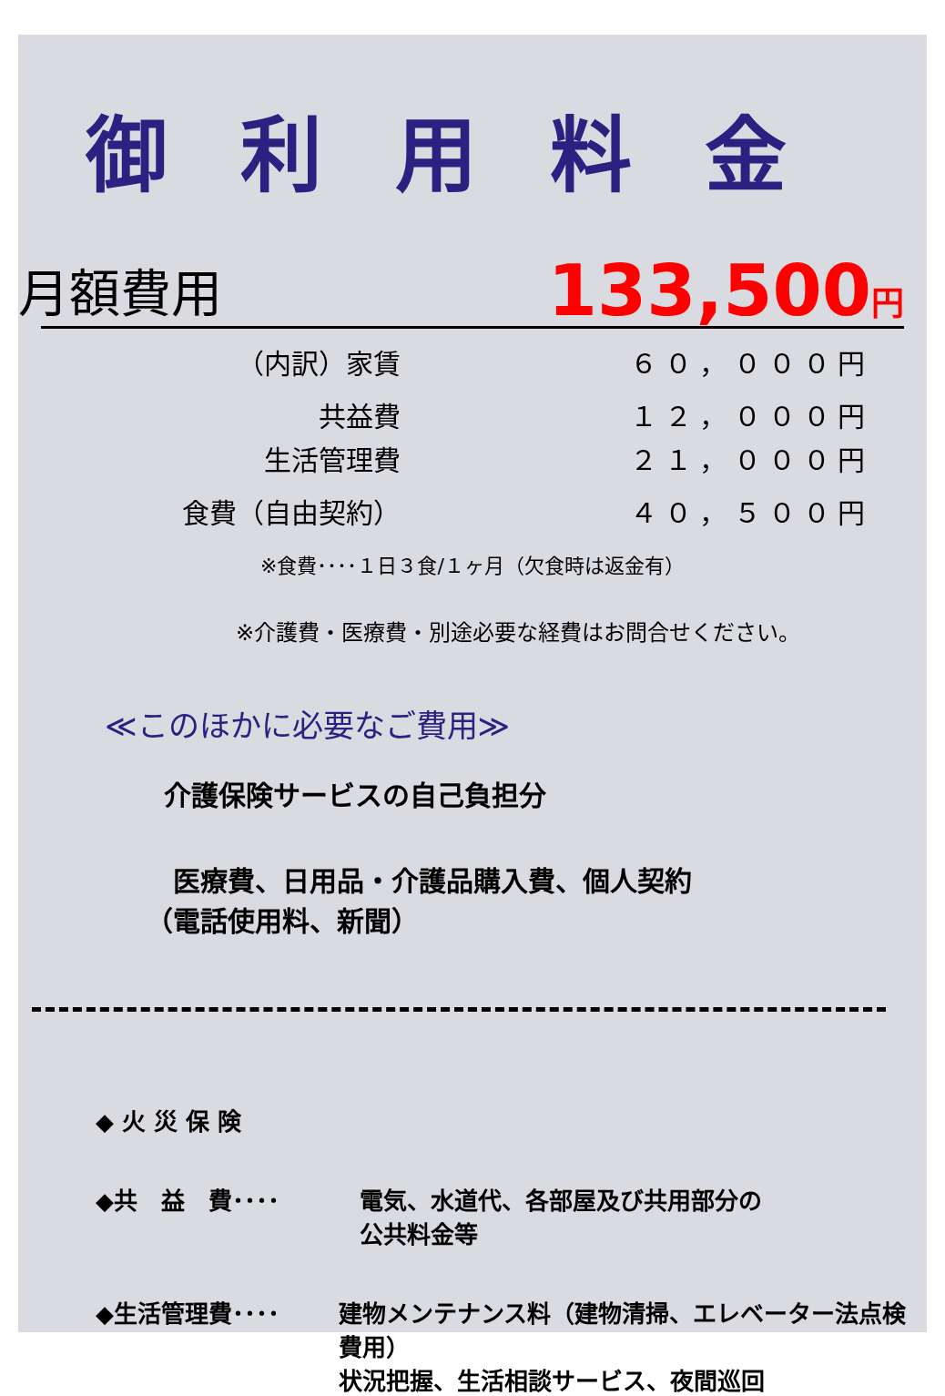御利用料金
月額費用 133,500円
（内訳）家賃 ６０，０００円
共益費 １２，０００円
生活管理費 ２１，０００円
食費（自由契約） ４０，５００円
※食費････１日３食/１ヶ月（欠食時は返金有）
※介護費・医療費・別途必要な経費はお問合せください。
≪このほかに必要なご費用≫
介護保険サービスの自己負担分
　医療費、日用品・介護品購入費、個人契約
（電話使用料、新聞）
◆ 火 災 保 険
◆共　益　費････ 電気、水道代、各部屋及び共用部分の
公共料金等
◆生活管理費････ 建物メンテナンス料（建物清掃、エレベーター法点検費用）
状況把握、生活相談サービス、夜間巡回